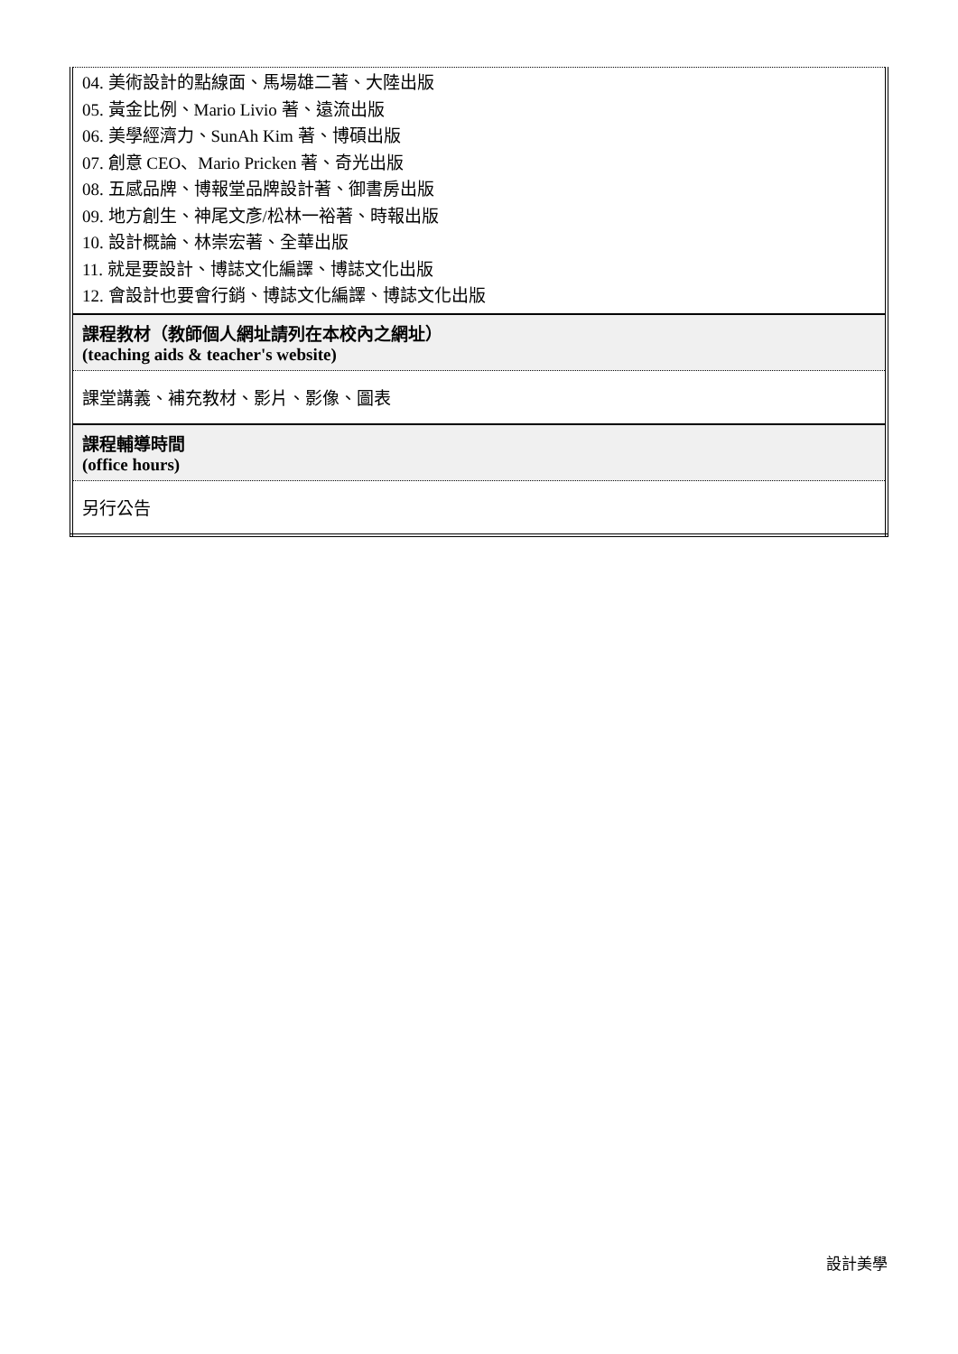| 04. 美術設計的點線面、馬場雄二著、大陸出版 05. 黃金比例、Mario Livio 著、遠流出版 06. 美學經濟力、SunAh Kim 著、博碩出版 07. 創意 CEO、Mario Pricken 著、奇光出版 08. 五感品牌、博報堂品牌設計著、御書房出版 09. 地方創生、神尾文彥/松林一裕著、時報出版 10. 設計概論、林崇宏著、全華出版 11. 就是要設計、博誌文化編譯、博誌文化出版 12. 會設計也要會行銷、博誌文化編譯、博誌文化出版 |
| 課程教材（教師個人網址請列在本校內之網址） (teaching aids & teacher's website) |
| 課堂講義、補充教材、影片、影像、圖表 |
| 課程輔導時間 (office hours) |
| 另行公告 |
設計美學